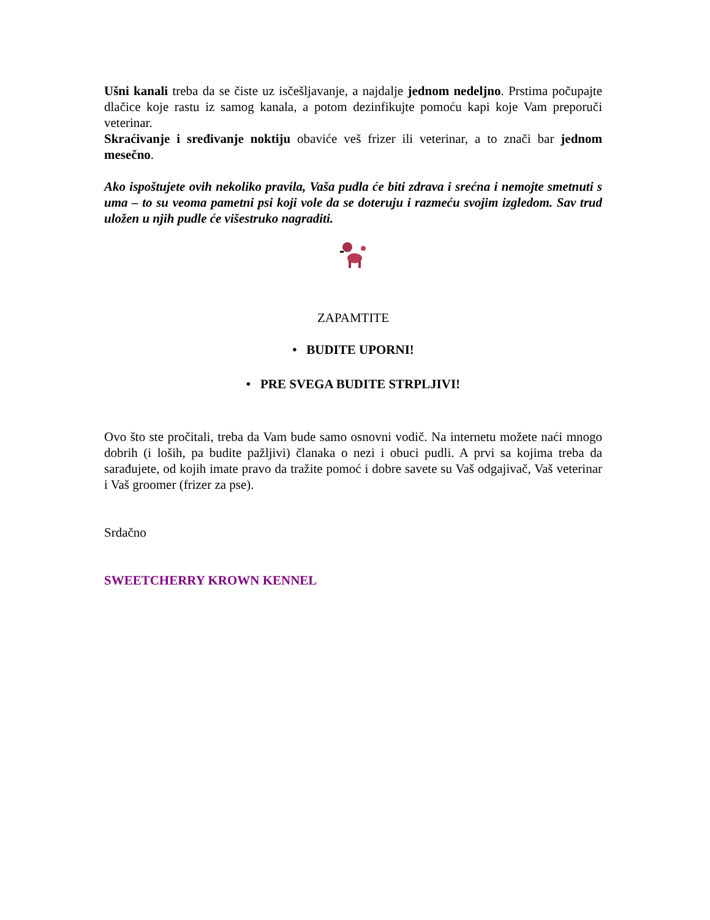Ušni kanali treba da se čiste uz isčešljavanje, a najdalje jednom nedeljno. Prstima počupajte dlačice koje rastu iz samog kanala, a potom dezinfikujte pomoću kapi koje Vam preporuči veterinar.
Skraćivanje i sređivanje noktiju obaviće veš frizer ili veterinar, a to znači bar jednom mesečno.
Ako ispoštujete ovih nekoliko pravila, Vaša pudla će biti zdrava i srećna i nemojte smetnuti s uma – to su veoma pametni psi koji vole da se doteruju i razmeću svojim izgledom. Sav trud uložen u njih pudle će višestruko nagraditi.
ZAPAMTITE
• BUDITE UPORNI!
• PRE SVEGA BUDITE STRPLJIVI!
Ovo što ste pročitali, treba da Vam bude samo osnovni vodič. Na internetu možete naći mnogo dobrih (i loših, pa budite pažljivi) članaka o nezi i obuci pudli. A prvi sa kojima treba da sarađujete, od kojih imate pravo da tražite pomoć i dobre savete su Vaš odgajivač, Vaš veterinar i Vaš groomer (frizer za pse).
Srdačno
SWEETCHERRY KROWN KENNEL